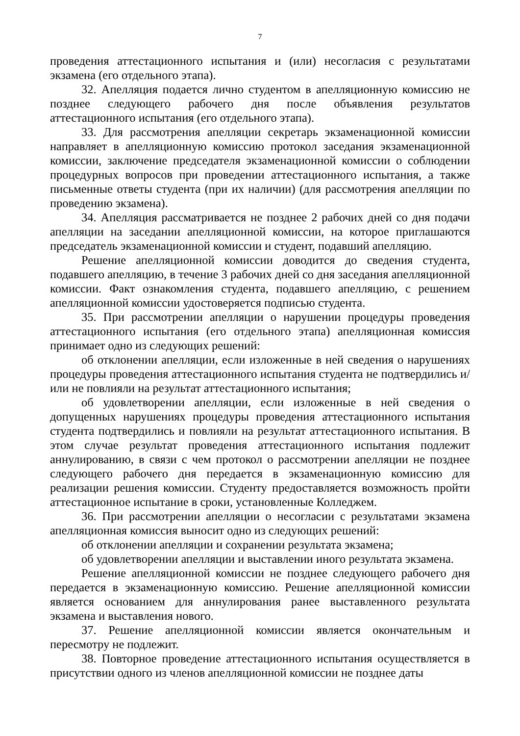7
проведения аттестационного испытания и (или) несогласия с результатами экзамена (его отдельного этапа).
32. Апелляция подается лично студентом в апелляционную комиссию не позднее следующего рабочего дня после объявления результатов аттестационного испытания (его отдельного этапа).
33. Для рассмотрения апелляции секретарь экзаменационной комиссии направляет в апелляционную комиссию протокол заседания экзаменационной комиссии, заключение председателя экзаменационной комиссии о соблюдении процедурных вопросов при проведении аттестационного испытания, а также письменные ответы студента (при их наличии) (для рассмотрения апелляции по проведению экзамена).
34. Апелляция рассматривается не позднее 2 рабочих дней со дня подачи апелляции на заседании апелляционной комиссии, на которое приглашаются председатель экзаменационной комиссии и студент, подавший апелляцию.
Решение апелляционной комиссии доводится до сведения студента, подавшего апелляцию, в течение 3 рабочих дней со дня заседания апелляционной комиссии. Факт ознакомления студента, подавшего апелляцию, с решением апелляционной комиссии удостоверяется подписью студента.
35. При рассмотрении апелляции о нарушении процедуры проведения аттестационного испытания (его отдельного этапа) апелляционная комиссия принимает одно из следующих решений:
об отклонении апелляции, если изложенные в ней сведения о нарушениях процедуры проведения аттестационного испытания студента не подтвердились и/или не повлияли на результат аттестационного испытания;
об удовлетворении апелляции, если изложенные в ней сведения о допущенных нарушениях процедуры проведения аттестационного испытания студента подтвердились и повлияли на результат аттестационного испытания. В этом случае результат проведения аттестационного испытания подлежит аннулированию, в связи с чем протокол о рассмотрении апелляции не позднее следующего рабочего дня передается в экзаменационную комиссию для реализации решения комиссии. Студенту предоставляется возможность пройти аттестационное испытание в сроки, установленные Колледжем.
36. При рассмотрении апелляции о несогласии с результатами экзамена апелляционная комиссия выносит одно из следующих решений:
об отклонении апелляции и сохранении результата экзамена;
об удовлетворении апелляции и выставлении иного результата экзамена.
Решение апелляционной комиссии не позднее следующего рабочего дня передается в экзаменационную комиссию. Решение апелляционной комиссии является основанием для аннулирования ранее выставленного результата экзамена и выставления нового.
37. Решение апелляционной комиссии является окончательным и пересмотру не подлежит.
38. Повторное проведение аттестационного испытания осуществляется в присутствии одного из членов апелляционной комиссии не позднее даты